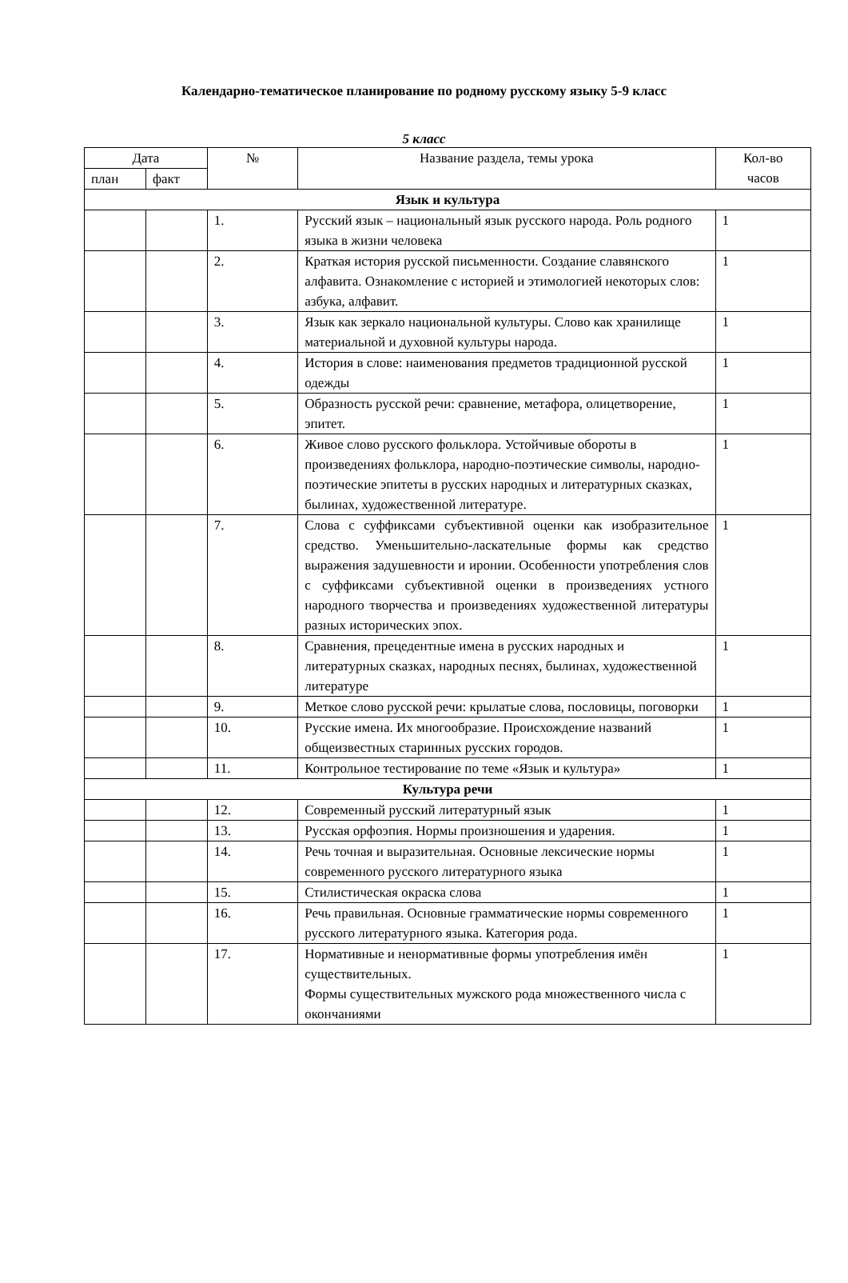Календарно-тематическое планирование по родному русскому языку 5-9 класс
5 класс
| Дата | | № | Название раздела, темы урока | Кол-во часов |
| --- | --- | --- | --- | --- |
| план | факт | | | |
| Язык и культура | | | | |
| | | 1. | Русский язык – национальный язык русского народа. Роль родного языка в жизни человека | 1 |
| | | 2. | Краткая история русской письменности. Создание славянского алфавита. Ознакомление с историей и этимологией некоторых слов: азбука, алфавит. | 1 |
| | | 3. | Язык как зеркало национальной культуры. Слово как хранилище материальной и духовной культуры народа. | 1 |
| | | 4. | История в слове: наименования предметов традиционной русской одежды | 1 |
| | | 5. | Образность русской речи: сравнение, метафора, олицетворение, эпитет. | 1 |
| | | 6. | Живое слово русского фольклора. Устойчивые обороты в произведениях фольклора, народно-поэтические символы, народно-поэтические эпитеты в русских народных и литературных сказках, былинах, художественной литературе. | 1 |
| | | 7. | Слова с суффиксами субъективной оценки как изобразительное средство. Уменьшительно-ласкательные формы как средство выражения задушевности и иронии. Особенности употребления слов с суффиксами субъективной оценки в произведениях устного народного творчества и произведениях художественной литературы разных исторических эпох. | 1 |
| | | 8. | Сравнения, прецедентные имена в русских народных и литературных сказках, народных песнях, былинах, художественной литературе | 1 |
| | | 9. | Меткое слово русской речи: крылатые слова, пословицы, поговорки | 1 |
| | | 10. | Русские имена. Их многообразие. Происхождение названий общеизвестных старинных русских городов. | 1 |
| | | 11. | Контрольное тестирование по теме «Язык и культура» | 1 |
| Культура речи | | | | |
| | | 12. | Современный русский литературный язык | 1 |
| | | 13. | Русская орфоэпия. Нормы произношения и ударения. | 1 |
| | | 14. | Речь точная и выразительная. Основные лексические нормы современного русского литературного языка | 1 |
| | | 15. | Стилистическая окраска слова | 1 |
| | | 16. | Речь правильная. Основные грамматические нормы современного русского литературного языка. Категория рода. | 1 |
| | | 17. | Нормативные и ненормативные формы употребления имён существительных. Формы существительных мужского рода множественного числа с окончаниями | 1 |